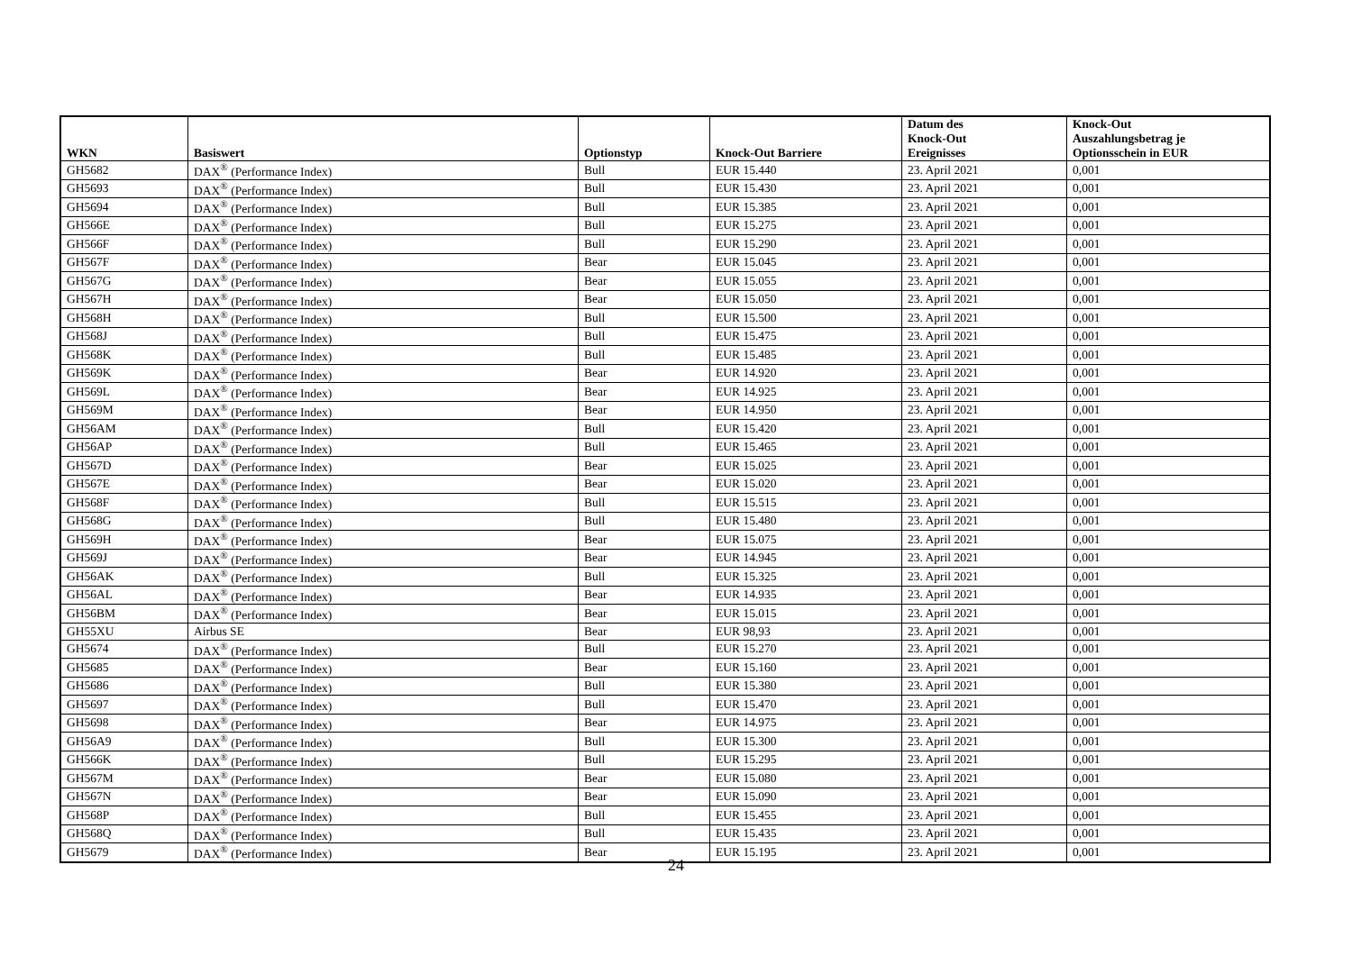| WKN | Basiswert | Optionstyp | Knock-Out Barriere | Datum des Knock-Out Ereignisses | Knock-Out Auszahlungsbetrag je Optionsschein in EUR |
| --- | --- | --- | --- | --- | --- |
| GH5682 | DAX<sup>®</sup> (Performance Index) | Bull | EUR 15.440 | 23. April 2021 | 0,001 |
| GH5693 | DAX<sup>®</sup> (Performance Index) | Bull | EUR 15.430 | 23. April 2021 | 0,001 |
| GH5694 | DAX<sup>®</sup> (Performance Index) | Bull | EUR 15.385 | 23. April 2021 | 0,001 |
| GH566E | DAX<sup>®</sup> (Performance Index) | Bull | EUR 15.275 | 23. April 2021 | 0,001 |
| GH566F | DAX<sup>®</sup> (Performance Index) | Bull | EUR 15.290 | 23. April 2021 | 0,001 |
| GH567F | DAX<sup>®</sup> (Performance Index) | Bear | EUR 15.045 | 23. April 2021 | 0,001 |
| GH567G | DAX<sup>®</sup> (Performance Index) | Bear | EUR 15.055 | 23. April 2021 | 0,001 |
| GH567H | DAX<sup>®</sup> (Performance Index) | Bear | EUR 15.050 | 23. April 2021 | 0,001 |
| GH568H | DAX<sup>®</sup> (Performance Index) | Bull | EUR 15.500 | 23. April 2021 | 0,001 |
| GH568J | DAX<sup>®</sup> (Performance Index) | Bull | EUR 15.475 | 23. April 2021 | 0,001 |
| GH568K | DAX<sup>®</sup> (Performance Index) | Bull | EUR 15.485 | 23. April 2021 | 0,001 |
| GH569K | DAX<sup>®</sup> (Performance Index) | Bear | EUR 14.920 | 23. April 2021 | 0,001 |
| GH569L | DAX<sup>®</sup> (Performance Index) | Bear | EUR 14.925 | 23. April 2021 | 0,001 |
| GH569M | DAX<sup>®</sup> (Performance Index) | Bear | EUR 14.950 | 23. April 2021 | 0,001 |
| GH56AM | DAX<sup>®</sup> (Performance Index) | Bull | EUR 15.420 | 23. April 2021 | 0,001 |
| GH56AP | DAX<sup>®</sup> (Performance Index) | Bull | EUR 15.465 | 23. April 2021 | 0,001 |
| GH567D | DAX<sup>®</sup> (Performance Index) | Bear | EUR 15.025 | 23. April 2021 | 0,001 |
| GH567E | DAX<sup>®</sup> (Performance Index) | Bear | EUR 15.020 | 23. April 2021 | 0,001 |
| GH568F | DAX<sup>®</sup> (Performance Index) | Bull | EUR 15.515 | 23. April 2021 | 0,001 |
| GH568G | DAX<sup>®</sup> (Performance Index) | Bull | EUR 15.480 | 23. April 2021 | 0,001 |
| GH569H | DAX<sup>®</sup> (Performance Index) | Bear | EUR 15.075 | 23. April 2021 | 0,001 |
| GH569J | DAX<sup>®</sup> (Performance Index) | Bear | EUR 14.945 | 23. April 2021 | 0,001 |
| GH56AK | DAX<sup>®</sup> (Performance Index) | Bull | EUR 15.325 | 23. April 2021 | 0,001 |
| GH56AL | DAX<sup>®</sup> (Performance Index) | Bear | EUR 14.935 | 23. April 2021 | 0,001 |
| GH56BM | DAX<sup>®</sup> (Performance Index) | Bear | EUR 15.015 | 23. April 2021 | 0,001 |
| GH55XU | Airbus SE | Bear | EUR 98,93 | 23. April 2021 | 0,001 |
| GH5674 | DAX<sup>®</sup> (Performance Index) | Bull | EUR 15.270 | 23. April 2021 | 0,001 |
| GH5685 | DAX<sup>®</sup> (Performance Index) | Bear | EUR 15.160 | 23. April 2021 | 0,001 |
| GH5686 | DAX<sup>®</sup> (Performance Index) | Bull | EUR 15.380 | 23. April 2021 | 0,001 |
| GH5697 | DAX<sup>®</sup> (Performance Index) | Bull | EUR 15.470 | 23. April 2021 | 0,001 |
| GH5698 | DAX<sup>®</sup> (Performance Index) | Bear | EUR 14.975 | 23. April 2021 | 0,001 |
| GH56A9 | DAX<sup>®</sup> (Performance Index) | Bull | EUR 15.300 | 23. April 2021 | 0,001 |
| GH566K | DAX<sup>®</sup> (Performance Index) | Bull | EUR 15.295 | 23. April 2021 | 0,001 |
| GH567M | DAX<sup>®</sup> (Performance Index) | Bear | EUR 15.080 | 23. April 2021 | 0,001 |
| GH567N | DAX<sup>®</sup> (Performance Index) | Bear | EUR 15.090 | 23. April 2021 | 0,001 |
| GH568P | DAX<sup>®</sup> (Performance Index) | Bull | EUR 15.455 | 23. April 2021 | 0,001 |
| GH568Q | DAX<sup>®</sup> (Performance Index) | Bull | EUR 15.435 | 23. April 2021 | 0,001 |
| GH5679 | DAX<sup>®</sup> (Performance Index) | Bear | EUR 15.195 | 23. April 2021 | 0,001 |
24